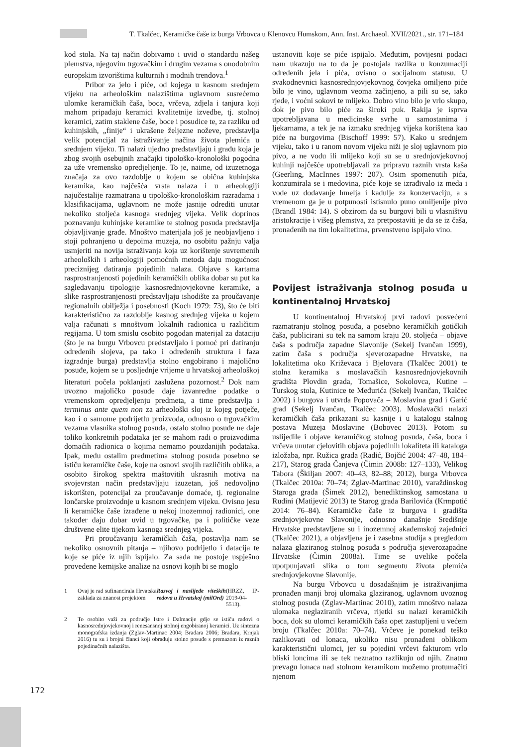T. Tkalčec, Keramičke čaše iz burga Vrbovca u Klenovcu Humskom, Ann. Inst. Archaeol. XVII/2021., str. 171–184
kod stola. Na taj način dobivamo i uvid o standardu našeg plemstva, njegovim trgovačkim i drugim vezama s onodobnim europskim izvorištima kulturnih i modnih trendova.<sup>1</sup>
Pribor za jelo i piće, od kojega u kasnom srednjem vijeku na arheološkim nalazištima uglavnom susrećemo ulomke keramičkih čaša, boca, vrčeva, zdjela i tanjura koji mahom pripadaju keramici kvalitetnije izvedbe, tj. stolnoj keramici, zatim staklene čaše, boce i posudice te, za razliku od kuhinjskih, „finije“ i ukrašene željezne noževe, predstavlja velik potencijal za istraživanje načina života plemića u srednjem vijeku. Ti nalazi ujedno predstavljaju i građu koja je zbog svojih osebujnih značajki tipološko-kronološki pogodna za uže vremensko opredjeljenje. To je, naime, od izuzetnoga značaja za ovo razdoblje u kojem se obična kuhinjska keramika, kao najčešća vrsta nalaza i u arheologiji najučestalije razmatrana u tipološko-kronološkim razradama i klasifikacijama, uglavnom ne može jasnije odrediti unutar nekoliko stoljeća kasnoga srednjeg vijeka. Velik doprinos poznavanju kuhinjske keramike te stolnog posuđa predstavlja objavljivanje građe. Mnoštvo materijala još je neobjavljeno i stoji pohranjeno u depoima muzeja, no osobitu pažnju valja usmjeriti na novija istraživanja koja uz korištenje suvremenih arheoloških i arheologiji pomoćnih metoda daju mogućnost preciznijeg datiranja pojedinih nalaza. Objave s kartama rasprostranjenosti pojedinih keramičkih oblika dobar su put ka sagledavanju tipologije kasnosrednjovjekovne keramike, a slike rasprostranjenosti predstavljaju ishodište za proučavanje regionalnih obilježja i posebnosti (Koch 1979: 73), što će biti karakteristično za razdoblje kasnog srednjeg vijeka u kojem valja računati s mnoštvom lokalnih radionica u različitim regijama. U tom smislu osobito pogodan materijal za dataciju (što je na burgu Vrbovcu predstavljalo i pomoć pri datiranju određenih slojeva, pa tako i određenih struktura i faza izgradnje burga) predstavlja stolno engobirano i majolično posuđe, kojem se u posljednje vrijeme u hrvatskoj arheološkoj literaturi počela poklanjati zaslužena pozornost.<sup>2</sup> Dok nam uvozno majoličko posuđe daje izvanredne podatke o vremenskom opredjeljenju predmeta, a time predstavlja i terminus ante quem non za arheološki sloj iz kojeg potječe, kao i o samome podrijetlu proizvoda, odnosno o trgovačkim vezama vlasnika stolnog posuđa, ostalo stolno posuđe ne daje toliko konkretnih podataka jer se mahom radi o proizvodima domaćih radionica o kojima nemamo pouzdanijih podataka. Ipak, među ostalim predmetima stolnog posuđa posebno se ističu keramičke čaše, koje na osnovi svojih različitih oblika, a osobito širokog spektra maštovitih ukrasnih motiva na svojevrstan način predstavljaju izuzetan, još nedovoljno iskorišten, potencijal za proučavanje domaće, tj. regionalne lončarske proizvodnje u kasnom srednjem vijeku. Ovisno jesu li keramičke čaše izrađene u nekoj inozemnoj radionici, one također daju dobar uvid u trgovačke, pa i političke veze društvene elite tijekom kasnoga srednjeg vijeka.
Pri proučavanju keramičkih čaša, postavlja nam se nekoliko osnovnih pitanja – njihovo podrijetlo i datacija te koje se piće iz njih ispijalo. Za sada ne postoje uspješno provedene kemijske analize na osnovi kojih bi se moglo
1 Ovaj je rad sufinancirala Hrvatska zaklada za znanost projektom Razvoj i naslijeđe viteških redova u Hrvatskoj (milOrd) (HRZZ, IP-2019-04-5513).
2 To osobito važi za područje Istre i Dalmacije gdje se ističu radovi o kasnosrednjovjekovnoj i renesansnoj stolnoj engobiranoj keramici. Uz sintezna monografska izdanja (Zglav-Martinac 2004; Bradara 2006; Bradara, Krnjak 2016) tu su i brojni članci koji obrađuju stolno posuđe s premazom iz raznih pojedinačnih nalazišta.
ustanoviti koje se piće ispijalo. Međutim, povijesni podaci nam ukazuju na to da je postojala razlika u konzumaciji određenih jela i pića, ovisno o socijalnom statusu. U svakodnevnici kasnosrednjovjekovnog čovjeka omiljeno piće bilo je vino, uglavnom veoma začinjeno, a pili su se, iako rjeđe, i voćni sokovi te mlijeko. Dobro vino bilo je vrlo skupo, dok je pivo bilo piće za široki puk. Rakija je isprva upotrebljavana u medicinske svrhe u samostanima i ljekarnama, a tek je na izmaku srednjeg vijeka korištena kao piće na burgovima (Bischoff 1999: 57). Kako u srednjem vijeku, tako i u ranom novom vijeku niži je sloj uglavnom pio pivo, a ne vodu ili mlijeko koji su se u srednjovjekovnoj kuhinji najčešće upotrebljavali za pripravu raznih vrsta kaša (Geerling, MacInnes 1997: 207). Osim spomenutih pića, konzumirala se i medovina, piće koje se izrađivalo iz meda i vode uz dodavanje hmelja i kadulje za konzervaciju, a s vremenom ga je u potpunosti istisnulo puno omiljenije pivo (Brandl 1984: 14). S obzirom da su burgovi bili u vlasništvu aristokracije i višeg plemstva, za pretpostaviti je da se iz čaša, pronađenih na tim lokalitetima, prvenstveno ispijalo vino.
Povijest istraživanja stolnog posuđa u kontinentalnoj Hrvatskoj
U kontinentalnoj Hrvatskoj prvi radovi posvećeni razmatranju stolnog posuđa, a posebno keramičkih gotičkih čaša, publicirani su tek na samom kraju 20. stoljeća – objave čaša s područja zapadne Slavonije (Sekelj Ivančan 1999), zatim čaša s područja sjeverozapadne Hrvatske, na lokalitetima oko Križevaca i Bjelovara (Tkalčec 2001) te stolna keramika s moslavačkih kasnosrednjovjekovnih gradišta Plovdin grada, Tomašice, Sokolovca, Kutine – Turskog stola, Kutinice te Međurića (Sekelj Ivančan, Tkalčec 2002) i burgova i utvrda Popovača – Moslavina grad i Garić grad (Sekelj Ivančan, Tkalčec 2003). Moslavački nalazi keramičkih čaša prikazani su kasnije i u katalogu stalnog postava Muzeja Moslavine (Bobovec 2013). Potom su uslijedile i objave keramičkog stolnog posuđa, čaša, boca i vrčeva unutar cjelovitih objava pojedinih lokaliteta ili kataloga izložaba, npr. Ružica grada (Radić, Bojčić 2004: 47–48, 184–217), Starog grada Čanjeva (Čimin 2008b: 127–133), Velikog Tabora (Škiljan 2007: 40–43, 82–88; 2012), burga Vrbovca (Tkalčec 2010a: 70–74; Zglav-Martinac 2010), varaždinskog Staroga grada (Šimek 2012), benediktinskog samostana u Rudini (Matijević 2013) te Starog grada Barilovića (Krmpotić 2014: 76–84). Keramičke čaše iz burgova i gradišta srednjovjekovne Slavonije, odnosno današnje Središnje Hrvatske predstavljene su i inozemnoj akademskoj zajednici (Tkalčec 2021), a objavljena je i zasebna studija s pregledom nalaza glaziranog stolnog posuđa s područja sjeverozapadne Hrvatske (Čimin 2008a). Time se uvelike počela upotpunjavati slika o tom segmentu života plemića srednjovjekovne Slavonije.
Na burgu Vrbovcu u dosadašnjim je istraživanjima pronađen manji broj ulomaka glaziranog, uglavnom uvoznog stolnog posuđa (Zglav-Martinac 2010), zatim mnoštvo nalaza ulomaka neglaziranih vrčeva, rijetki su nalazi keramičkih boca, dok su ulomci keramičkih čaša opet zastupljeni u većem broju (Tkalčec 2010a: 70–74). Vrčeve je ponekad teško razlikovati od lonaca, ukoliko nisu pronađeni oblikom karakteristični ulomci, jer su pojedini vrčevi fakturom vrlo bliski loncima ili se tek neznatno razlikuju od njih. Znatnu prevagu lonaca nad stolnom keramikom možemo protumačiti njenom
172